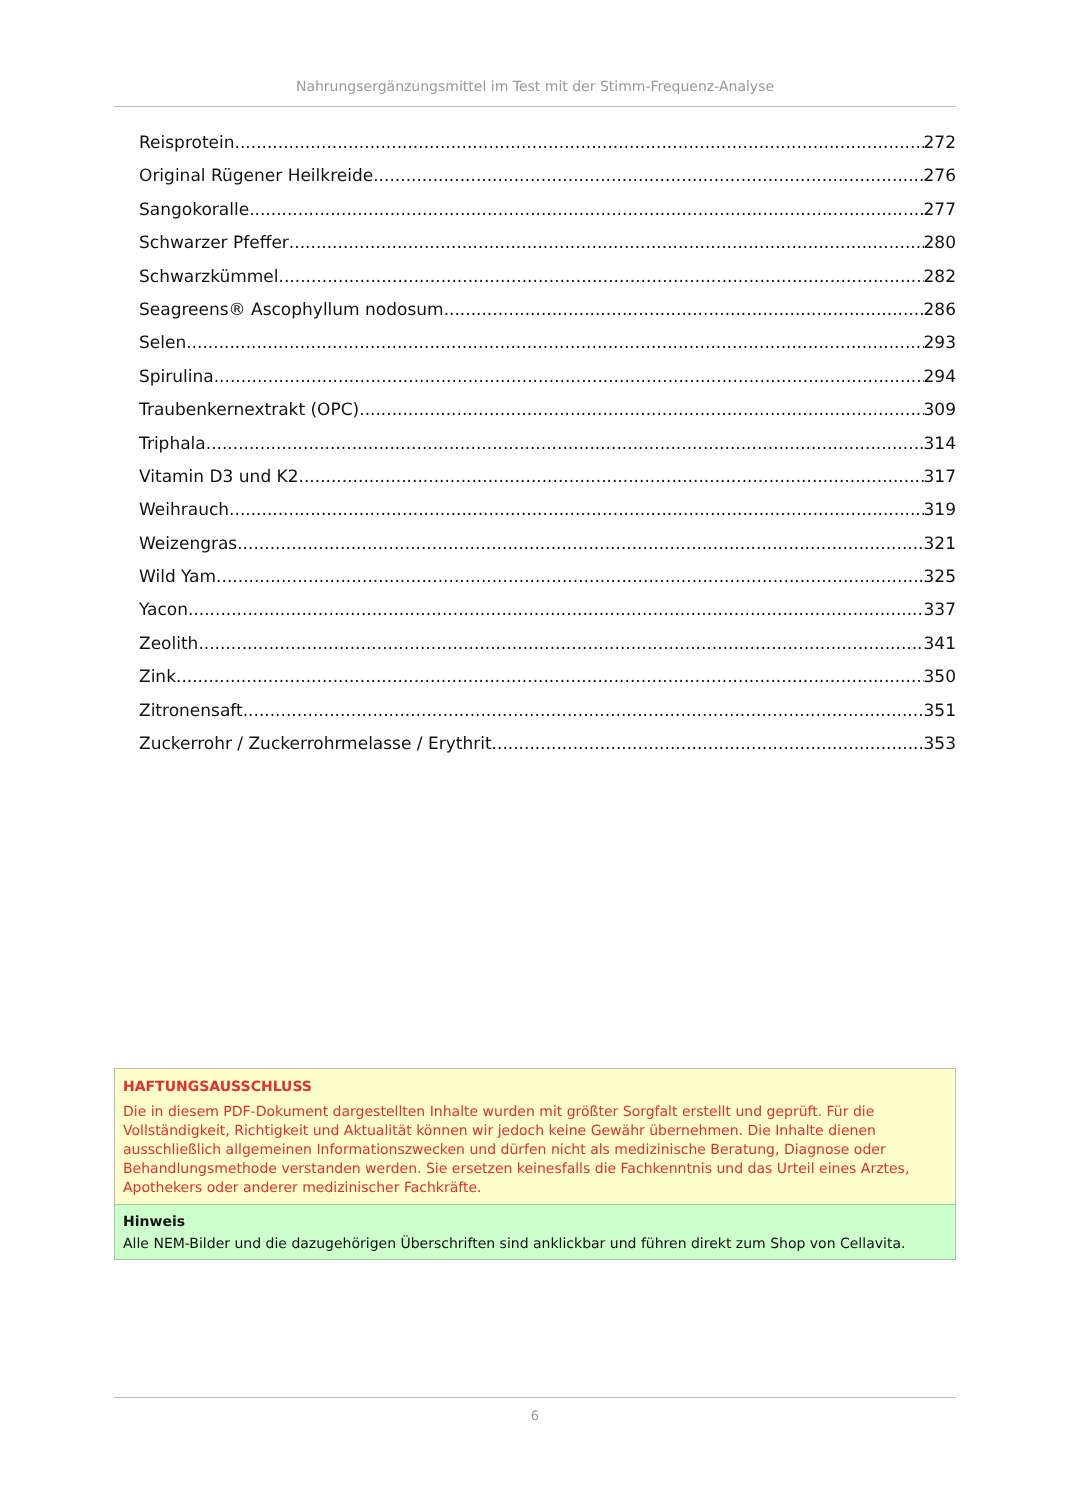Nahrungsergänzungsmittel im Test mit der Stimm-Frequenz-Analyse
Reisprotein 272
Original Rügener Heilkreide 276
Sangokoralle 277
Schwarzer Pfeffer 280
Schwarzkümmel 282
Seagreens® Ascophyllum nodosum 286
Selen 293
Spirulina 294
Traubenkernextrakt (OPC) 309
Triphala 314
Vitamin D3 und K2 317
Weihrauch 319
Weizengras 321
Wild Yam 325
Yacon 337
Zeolith 341
Zink 350
Zitronensaft 351
Zuckerrohr / Zuckerrohrmelasse / Erythrit 353
HAFTUNGSAUSSCHLUSS
Die in diesem PDF-Dokument dargestellten Inhalte wurden mit größter Sorgfalt erstellt und geprüft. Für die Vollständigkeit, Richtigkeit und Aktualität können wir jedoch keine Gewähr übernehmen. Die Inhalte dienen ausschließlich allgemeinen Informationszwecken und dürfen nicht als medizinische Beratung, Diagnose oder Behandlungsmethode verstanden werden. Sie ersetzen keinesfalls die Fachkenntnis und das Urteil eines Arztes, Apothekers oder anderer medizinischer Fachkräfte.
Hinweis
Alle NEM-Bilder und die dazugehörigen Überschriften sind anklickbar und führen direkt zum Shop von Cellavita.
6